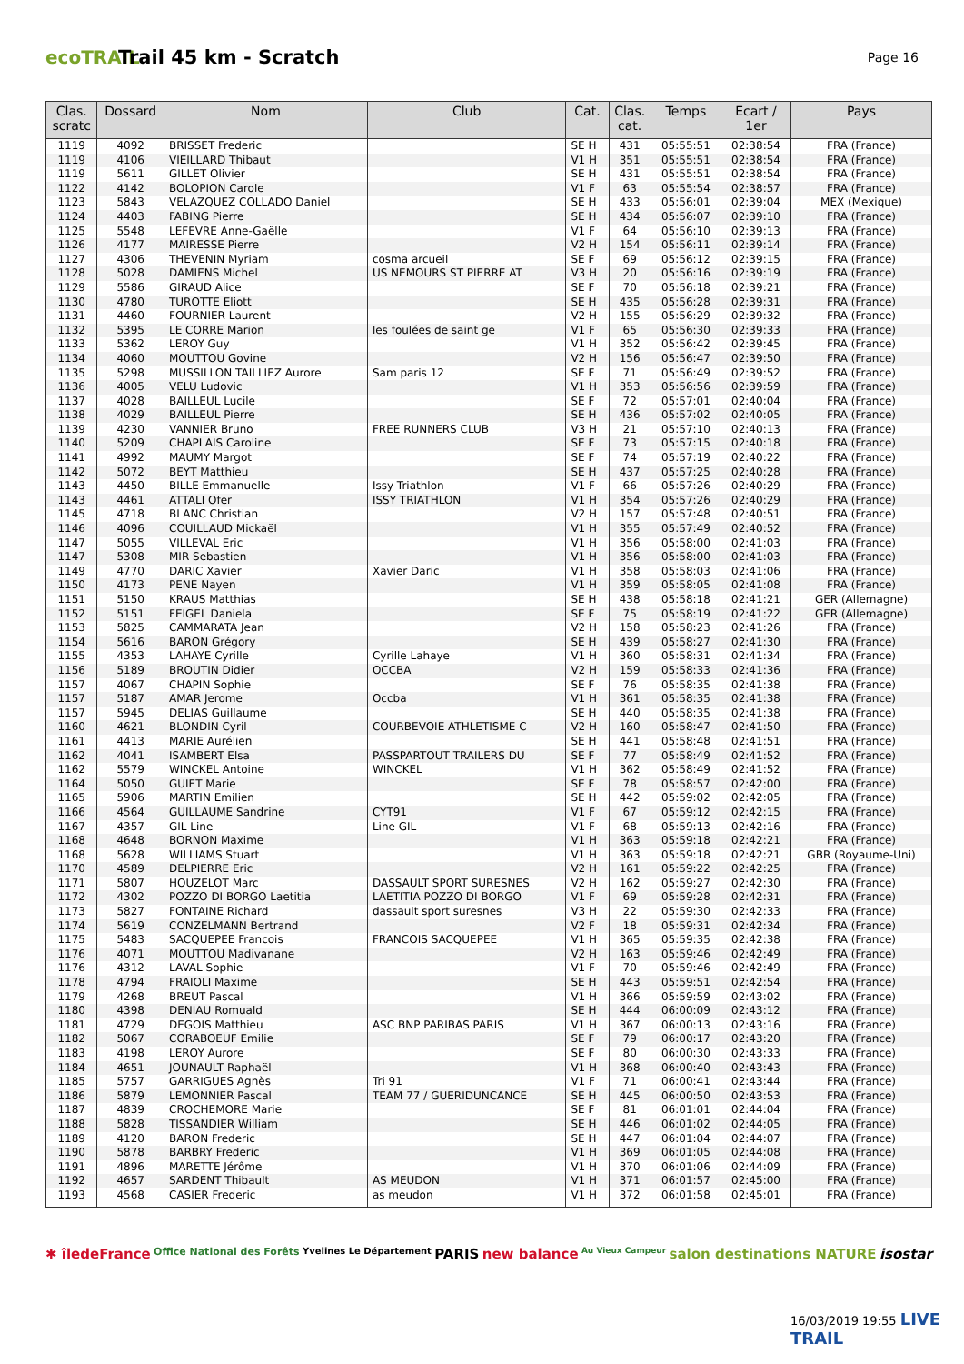ecoTRAIL
Trail 45 km - Scratch
Page 16
| Clas. scratc | Dossard | Nom | Club | Cat. | Clas. cat. | Temps | Ecart / 1er | Pays |
| --- | --- | --- | --- | --- | --- | --- | --- | --- |
| 1119 | 4092 | BRISSET Frederic | | SE H | 431 | 05:55:51 | 02:38:54 | FRA (France) |
| 1119 | 4106 | VIEILLARD Thibaut | | V1 H | 351 | 05:55:51 | 02:38:54 | FRA (France) |
| 1119 | 5611 | GILLET Olivier | | SE H | 431 | 05:55:51 | 02:38:54 | FRA (France) |
| 1122 | 4142 | BOLOPION Carole | | V1 F | 63 | 05:55:54 | 02:38:57 | FRA (France) |
| 1123 | 5843 | VELAZQUEZ COLLADO Daniel | | SE H | 433 | 05:56:01 | 02:39:04 | MEX (Mexique) |
| 1124 | 4403 | FABING Pierre | | SE H | 434 | 05:56:07 | 02:39:10 | FRA (France) |
| 1125 | 5548 | LEFEVRE Anne-Gaëlle | | V1 F | 64 | 05:56:10 | 02:39:13 | FRA (France) |
| 1126 | 4177 | MAIRESSE Pierre | | V2 H | 154 | 05:56:11 | 02:39:14 | FRA (France) |
| 1127 | 4306 | THEVENIN Myriam | cosma arcueil | SE F | 69 | 05:56:12 | 02:39:15 | FRA (France) |
| 1128 | 5028 | DAMIENS Michel | US NEMOURS ST PIERRE AT | V3 H | 20 | 05:56:16 | 02:39:19 | FRA (France) |
| 1129 | 5586 | GIRAUD Alice | | SE F | 70 | 05:56:18 | 02:39:21 | FRA (France) |
| 1130 | 4780 | TUROTTE Eliott | | SE H | 435 | 05:56:28 | 02:39:31 | FRA (France) |
| 1131 | 4460 | FOURNIER Laurent | | V2 H | 155 | 05:56:29 | 02:39:32 | FRA (France) |
| 1132 | 5395 | LE CORRE Marion | les foulées de saint ge | V1 F | 65 | 05:56:30 | 02:39:33 | FRA (France) |
| 1133 | 5362 | LEROY Guy | | V1 H | 352 | 05:56:42 | 02:39:45 | FRA (France) |
| 1134 | 4060 | MOUTTOU Govine | | V2 H | 156 | 05:56:47 | 02:39:50 | FRA (France) |
| 1135 | 5298 | MUSSILLON TAILLIEZ Aurore | Sam paris 12 | SE F | 71 | 05:56:49 | 02:39:52 | FRA (France) |
| 1136 | 4005 | VELU Ludovic | | V1 H | 353 | 05:56:56 | 02:39:59 | FRA (France) |
| 1137 | 4028 | BAILLEUL Lucile | | SE F | 72 | 05:57:01 | 02:40:04 | FRA (France) |
| 1138 | 4029 | BAILLEUL Pierre | | SE H | 436 | 05:57:02 | 02:40:05 | FRA (France) |
| 1139 | 4230 | VANNIER Bruno | FREE RUNNERS CLUB | V3 H | 21 | 05:57:10 | 02:40:13 | FRA (France) |
| 1140 | 5209 | CHAPLAIS Caroline | | SE F | 73 | 05:57:15 | 02:40:18 | FRA (France) |
| 1141 | 4992 | MAUMY Margot | | SE F | 74 | 05:57:19 | 02:40:22 | FRA (France) |
| 1142 | 5072 | BEYT Matthieu | | SE H | 437 | 05:57:25 | 02:40:28 | FRA (France) |
| 1143 | 4450 | BILLE Emmanuelle | Issy Triathlon | V1 F | 66 | 05:57:26 | 02:40:29 | FRA (France) |
| 1143 | 4461 | ATTALI Ofer | ISSY TRIATHLON | V1 H | 354 | 05:57:26 | 02:40:29 | FRA (France) |
| 1145 | 4718 | BLANC Christian | | V2 H | 157 | 05:57:48 | 02:40:51 | FRA (France) |
| 1146 | 4096 | COUILLAUD Mickaël | | V1 H | 355 | 05:57:49 | 02:40:52 | FRA (France) |
| 1147 | 5055 | VILLEVAL Eric | | V1 H | 356 | 05:58:00 | 02:41:03 | FRA (France) |
| 1147 | 5308 | MIR Sebastien | | V1 H | 356 | 05:58:00 | 02:41:03 | FRA (France) |
| 1149 | 4770 | DARIC Xavier | Xavier Daric | V1 H | 358 | 05:58:03 | 02:41:06 | FRA (France) |
| 1150 | 4173 | PENE Nayen | | V1 H | 359 | 05:58:05 | 02:41:08 | FRA (France) |
| 1151 | 5150 | KRAUS Matthias | | SE H | 438 | 05:58:18 | 02:41:21 | GER (Allemagne) |
| 1152 | 5151 | FEIGEL Daniela | | SE F | 75 | 05:58:19 | 02:41:22 | GER (Allemagne) |
| 1153 | 5825 | CAMMARATA Jean | | V2 H | 158 | 05:58:23 | 02:41:26 | FRA (France) |
| 1154 | 5616 | BARON Grégory | | SE H | 439 | 05:58:27 | 02:41:30 | FRA (France) |
| 1155 | 4353 | LAHAYE Cyrille | Cyrille Lahaye | V1 H | 360 | 05:58:31 | 02:41:34 | FRA (France) |
| 1156 | 5189 | BROUTIN Didier | OCCBA | V2 H | 159 | 05:58:33 | 02:41:36 | FRA (France) |
| 1157 | 4067 | CHAPIN Sophie | | SE F | 76 | 05:58:35 | 02:41:38 | FRA (France) |
| 1157 | 5187 | AMAR Jerome | Occba | V1 H | 361 | 05:58:35 | 02:41:38 | FRA (France) |
| 1157 | 5945 | DELIAS Guillaume | | SE H | 440 | 05:58:35 | 02:41:38 | FRA (France) |
| 1160 | 4621 | BLONDIN Cyril | COURBEVOIE ATHLETISME C | V2 H | 160 | 05:58:47 | 02:41:50 | FRA (France) |
| 1161 | 4413 | MARIE Aurélien | | SE H | 441 | 05:58:48 | 02:41:51 | FRA (France) |
| 1162 | 4041 | ISAMBERT Elsa | PASSPARTOUT TRAILERS DU | SE F | 77 | 05:58:49 | 02:41:52 | FRA (France) |
| 1162 | 5579 | WINCKEL Antoine | WINCKEL | V1 H | 362 | 05:58:49 | 02:41:52 | FRA (France) |
| 1164 | 5050 | GUIET Marie | | SE F | 78 | 05:58:57 | 02:42:00 | FRA (France) |
| 1165 | 5906 | MARTIN Emilien | | SE H | 442 | 05:59:02 | 02:42:05 | FRA (France) |
| 1166 | 4564 | GUILLAUME Sandrine | CYT91 | V1 F | 67 | 05:59:12 | 02:42:15 | FRA (France) |
| 1167 | 4357 | GIL Line | Line GIL | V1 F | 68 | 05:59:13 | 02:42:16 | FRA (France) |
| 1168 | 4648 | BORNON Maxime | | V1 H | 363 | 05:59:18 | 02:42:21 | FRA (France) |
| 1168 | 5628 | WILLIAMS Stuart | | V1 H | 363 | 05:59:18 | 02:42:21 | GBR (Royaume-Uni) |
| 1170 | 4589 | DELPIERRE Eric | | V2 H | 161 | 05:59:22 | 02:42:25 | FRA (France) |
| 1171 | 5807 | HOUZELOT Marc | DASSAULT SPORT SURESNES | V2 H | 162 | 05:59:27 | 02:42:30 | FRA (France) |
| 1172 | 4302 | POZZO DI BORGO Laetitia | LAETITIA POZZO DI BORGO | V1 F | 69 | 05:59:28 | 02:42:31 | FRA (France) |
| 1173 | 5827 | FONTAINE Richard | dassault sport suresnes | V3 H | 22 | 05:59:30 | 02:42:33 | FRA (France) |
| 1174 | 5619 | CONZELMANN Bertrand | | V2 F | 18 | 05:59:31 | 02:42:34 | FRA (France) |
| 1175 | 5483 | SACQUEPEE Francois | FRANCOIS SACQUEPEE | V1 H | 365 | 05:59:35 | 02:42:38 | FRA (France) |
| 1176 | 4071 | MOUTTOU Madivanane | | V2 H | 163 | 05:59:46 | 02:42:49 | FRA (France) |
| 1176 | 4312 | LAVAL Sophie | | V1 F | 70 | 05:59:46 | 02:42:49 | FRA (France) |
| 1178 | 4794 | FRAIOLI Maxime | | SE H | 443 | 05:59:51 | 02:42:54 | FRA (France) |
| 1179 | 4268 | BREUT Pascal | | V1 H | 366 | 05:59:59 | 02:43:02 | FRA (France) |
| 1180 | 4398 | DENIAU Romuald | | SE H | 444 | 06:00:09 | 02:43:12 | FRA (France) |
| 1181 | 4729 | DEGOIS Matthieu | ASC BNP PARIBAS PARIS | V1 H | 367 | 06:00:13 | 02:43:16 | FRA (France) |
| 1182 | 5067 | CORABOEUF Emilie | | SE F | 79 | 06:00:17 | 02:43:20 | FRA (France) |
| 1183 | 4198 | LEROY Aurore | | SE F | 80 | 06:00:30 | 02:43:33 | FRA (France) |
| 1184 | 4651 | JOUNAULT Raphaël | | V1 H | 368 | 06:00:40 | 02:43:43 | FRA (France) |
| 1185 | 5757 | GARRIGUES Agnès | Tri 91 | V1 F | 71 | 06:00:41 | 02:43:44 | FRA (France) |
| 1186 | 5879 | LEMONNIER Pascal | TEAM 77 / GUERIDUNCANCE | SE H | 445 | 06:00:50 | 02:43:53 | FRA (France) |
| 1187 | 4839 | CROCHEMORE Marie | | SE F | 81 | 06:01:01 | 02:44:04 | FRA (France) |
| 1188 | 5828 | TISSANDIER William | | SE H | 446 | 06:01:02 | 02:44:05 | FRA (France) |
| 1189 | 4120 | BARON Frederic | | SE H | 447 | 06:01:04 | 02:44:07 | FRA (France) |
| 1190 | 5878 | BARBRY Frederic | | V1 H | 369 | 06:01:05 | 02:44:08 | FRA (France) |
| 1191 | 4896 | MARETTE Jérôme | | V1 H | 370 | 06:01:06 | 02:44:09 | FRA (France) |
| 1192 | 4657 | SARDENT Thibault | AS MEUDON | V1 H | 371 | 06:01:57 | 02:45:00 | FRA (France) |
| 1193 | 4568 | CASIER Frederic | as meudon | V1 H | 372 | 06:01:58 | 02:45:01 | FRA (France) |
✱ îledeFrance Office National des Forêts Yvelines Le Département PARIS new balance Au Vieux Campeur salon destinations NATURE isostar
16/03/2019 19:55 LIVE TRAIL